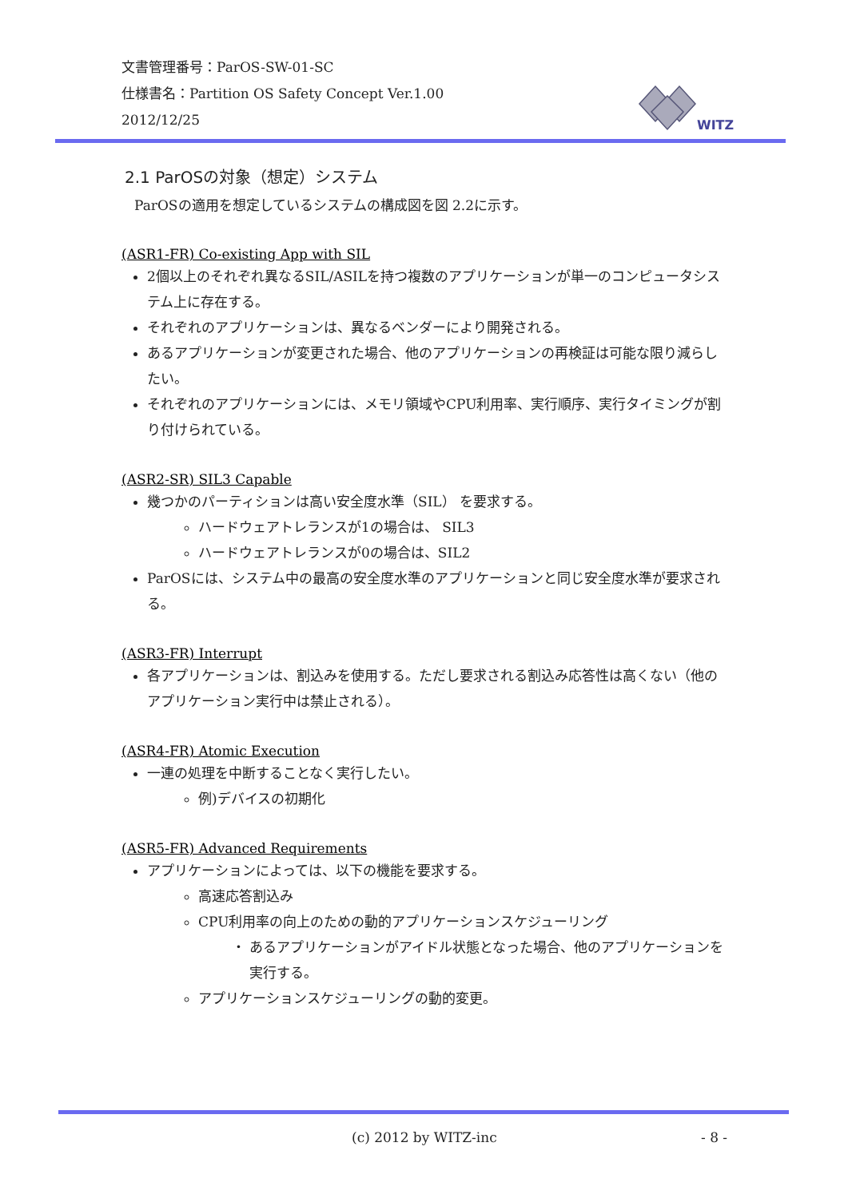文書管理番号：ParOS-SW-01-SC
仕様書名：Partition OS Safety Concept Ver.1.00
2012/12/25
WITZ
2.1 ParOSの対象（想定）システム
ParOSの適用を想定しているシステムの構成図を図 2.2に示す。
(ASR1-FR) Co-existing App with SIL
2個以上のそれぞれ異なるSIL/ASILを持つ複数のアプリケーションが単一のコンピュータシステム上に存在する。
それぞれのアプリケーションは、異なるベンダーにより開発される。
あるアプリケーションが変更された場合、他のアプリケーションの再検証は可能な限り減らしたい。
それぞれのアプリケーションには、メモリ領域やCPU利用率、実行順序、実行タイミングが割り付けられている。
(ASR2-SR) SIL3 Capable
幾つかのパーティションは高い安全度水準（SIL） を要求する。
ハードウェアトレランスが1の場合は、 SIL3
ハードウェアトレランスが0の場合は、SIL2
ParOSには、システム中の最高の安全度水準のアプリケーションと同じ安全度水準が要求される。
(ASR3-FR) Interrupt
各アプリケーションは、割込みを使用する。ただし要求される割込み応答性は高くない（他のアプリケーション実行中は禁止される）。
(ASR4-FR) Atomic Execution
一連の処理を中断することなく実行したい。
例)デバイスの初期化
(ASR5-FR) Advanced Requirements
アプリケーションによっては、以下の機能を要求する。
高速応答割込み
CPU利用率の向上のための動的アプリケーションスケジューリング
あるアプリケーションがアイドル状態となった場合、他のアプリケーションを実行する。
アプリケーションスケジューリングの動的変更。
(c) 2012 by WITZ-inc - 8 -